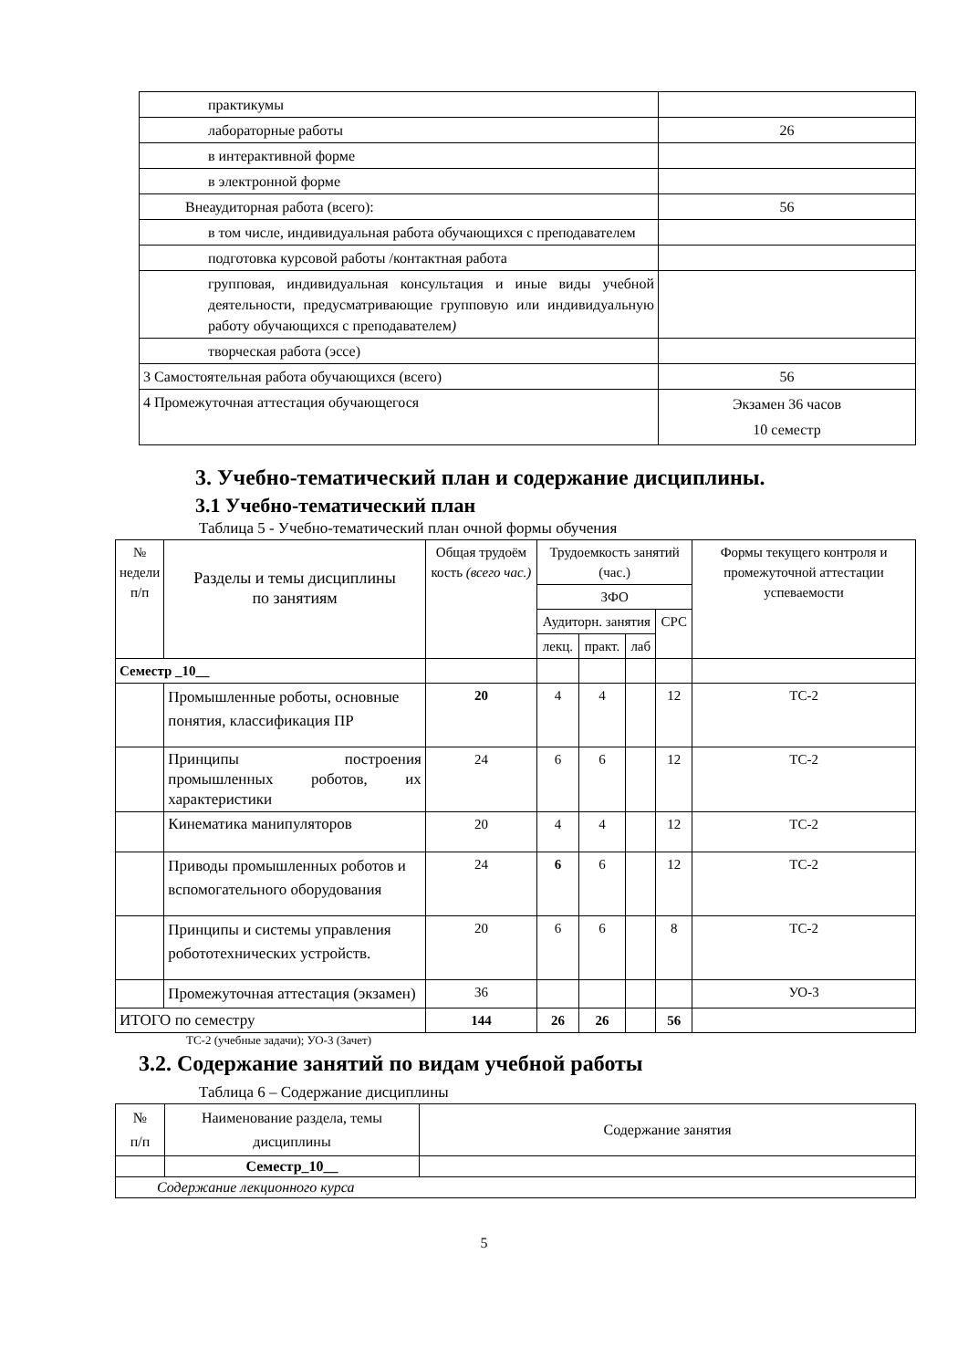| практикумы | |
| лабораторные работы | 26 |
| в интерактивной форме | |
| в электронной форме | |
| Внеаудиторная работа (всего): | 56 |
| в том числе, индивидуальная работа обучающихся с преподавателем | |
| подготовка курсовой работы /контактная работа | |
| групповая, индивидуальная консультация и иные виды учебной деятельности, предусматривающие групповую или индивидуальную работу обучающихся с преподавателем ) | |
| творческая работа (эссе) | |
| 3 Самостоятельная работа обучающихся (всего) | 56 |
| 4 Промежуточная аттестация обучающегося | Экзамен 36 часов 10 семестр |
3. Учебно-тематический план и содержание дисциплины.
3.1 Учебно-тематический план
Таблица 5 - Учебно-тематический план очной формы обучения
| № недели п/п | Разделы и темы дисциплины по занятиям | Общая трудоём кость (всего час.) | Трудоемкость занятий (час.) | | | | Формы текущего контроля и промежуточной аттестации успеваемости |
| --- | --- | --- | --- | --- | --- | --- | --- |
| | | | ЗФО | | | | |
| | | | Аудиторн. занятия | | | СРС | |
| | | | лекц. | практ. | лаб | | |
| Семестр _10__ | | | | | | | |
| | Промышленные роботы, основные понятия, классификация ПР | 20 | 4 | 4 | | 12 | ТС-2 |
| | Принципы построения промышленных роботов, их характеристики | 24 | 6 | 6 | | 12 | ТС-2 |
| | Кинематика манипуляторов | 20 | 4 | 4 | | 12 | ТС-2 |
| | Приводы промышленных роботов и вспомогательного оборудования | 24 | 6 | 6 | | 12 | ТС-2 |
| | Принципы и системы управления робототехнических устройств. | 20 | 6 | 6 | | 8 | ТС-2 |
| | Промежуточная аттестация (экзамен) | 36 | | | | | УО-3 |
| ИТОГО по семестру | | 144 | 26 | 26 | | 56 | |
ТС-2 (учебные задачи); УО-3 (Зачет)
3.2. Содержание занятий по видам учебной работы
Таблица 6 – Содержание дисциплины
| № п/п | Наименование раздела, темы дисциплины | Содержание занятия |
| | Семестр_10__ | |
| Содержание лекционного курса | | |
5